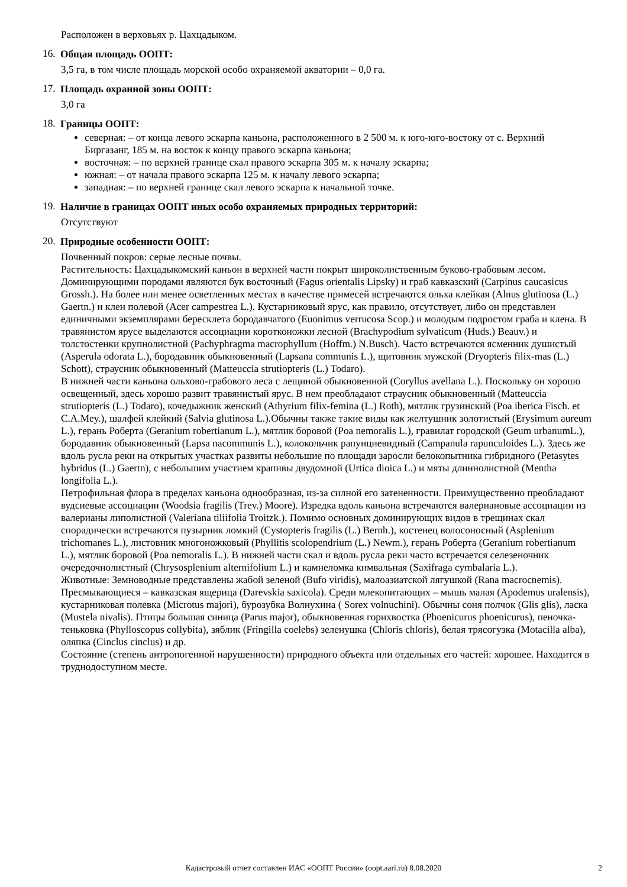Расположен в верховьях р. Цахцадыком.
16.
Общая площадь ООПТ:
3,5 га, в том числе площадь морской особо охраняемой акватории – 0,0 га.
17.
Площадь охранной зоны ООПТ:
3,0 га
18.
Границы ООПТ:
северная: – от конца левого эскарпа каньона, расположенного в 2 500 м. к юго-юго-востоку от с. Верхний Биргазанг, 185 м. на восток к концу правого эскарпа каньона;
восточная: – по верхней границе скал правого эскарпа 305 м. к началу эскарпа;
южная: – от начала правого эскарпа 125 м. к началу левого эскарпа;
западная: – по верхней границе скал левого эскарпа к начальной точке.
19.
Наличие в границах ООПТ иных особо охраняемых природных территорий:
Отсутствуют
20.
Природные особенности ООПТ:
Почвенный покров: серые лесные почвы.
Растительность: Цахцадыкомский каньон в верхней части покрыт широколиственным буково-грабовым лесом. Доминирующими породами являются бук восточный (Fagus orientalis Lipsky) и граб кавказский (Carpinus caucasicus Grossh.). На более или менее осветленных местах в качестве примесей встречаются ольха клейкая (Alnus glutinosa (L.) Gaertn.) и клен полевой (Acer campestrea L.). Кустарниковый ярус, как правило, отсутствует, либо он представлен единичными экземплярами бересклета бородавчатого (Euonimus verrucosa Scop.) и молодым подростом граба и клена. В травянистом ярусе выделаются ассоциации коротконожки лесной (Brachypodium sylvaticum (Huds.) Beauv.) и толстостенки крупнолистной (Pachyphragma macrophyllum (Hoffm.) N.Busch). Часто встречаются ясменник душистый (Asperula odorata L.), бородавник обыкновенный (Lapsana communis L.), щитовник мужской (Dryopteris filix-mas (L.) Schott), страусник обыкновенный (Matteuccia strutiopteris (L.) Todaro).
В нижней части каньона ольхово-грабового леса с лещиной обыкновенной (Coryllus avellana L.). Поскольку он хорошо освещенный, здесь хорошо развит травянистый ярус. В нем преобладают страусник обыкновенный (Matteuccia strutiopteris (L.) Todaro), кочедыжник женский (Athyrium filix-femina (L.) Roth), мятлик грузинский (Poa iberica Fisch. et C.A.Mey.), шалфей клейкий (Salvia glutinosa L.).Обычны также такие виды как желтушник золотистый (Erysimum aureum L.), герань Роберта (Geranium robertianum L.), мятлик боровой (Poa nemoralis L.), гравилат городской (Geum urbanumL.), бородавник обыкновенный (Lapsa nacommunis L.), колокольчик рапунциевидный (Campanula rapunculoides L.). Здесь же вдоль русла реки на открытых участках развиты небольшие по площади заросли белокопытника гибридного (Petasytes hybridus (L.) Gaertn), с небольшим участием крапивы двудомной (Urtica dioica L.) и мяты длиннолистной (Mentha longifolia L.).
Петрофильная флора в пределах каньона однообразная, из-за силной его затененности. Преимущественно преобладают вудсиевые ассоциации (Woodsia fragilis (Trev.) Moore). Изредка вдоль каньона встречаются валериановые ассоциации из валерианы липолистной (Valeriana tiliifolia Troitzk.). Помимо основных доминирующих видов в трещинах скал спорадически встречаются пузырник ломкий (Cystopteris fragilis (L.) Bernh.), костенец волосоносный (Asplenium trichomanes L.), листовник многоножковый (Phyllitis scolopendrium (L.) Newm.), герань Роберта (Geranium robertianum L.), мятлик боровой (Poa nemoralis L.). В нижней части скал и вдоль русла реки часто встречается селезеночник очередочнолистный (Chrysosplenium alternifolium L.) и камнеломка кимвальная (Saxifraga cymbalaria L.).
Животные: Земноводные представлены жабой зеленой (Bufo viridis), малоазиатской лягушкой (Rana macrocnemis). Пресмыкающиеся – кавказская ящерица (Darevskia saxicola). Среди млекопитающих – мышь малая (Apodemus uralensis), кустарниковая полевка (Microtus majori), бурозубка Волнухина ( Sorex volnuchini). Обычны соня полчок (Glis glis), ласка (Mustela nivalis). Птицы большая синица (Parus major), обыкновенная горихвостка (Phoenicurus phoenicurus), пеночка-теньковка (Phylloscopus collybita), зяблик (Fringilla coelebs) зеленушка (Chloris chloris), белая трясогузка (Motacilla alba), оляпка (Cinclus cinclus) и др.
Состояние (степень антропогенной нарушенности) природного объекта или отдельных его частей: хорошее. Находится в труднодоступном месте.
Кадастровый отчет составлен ИАС «ООПТ России» (oopt.aari.ru) 8.08.2020
2